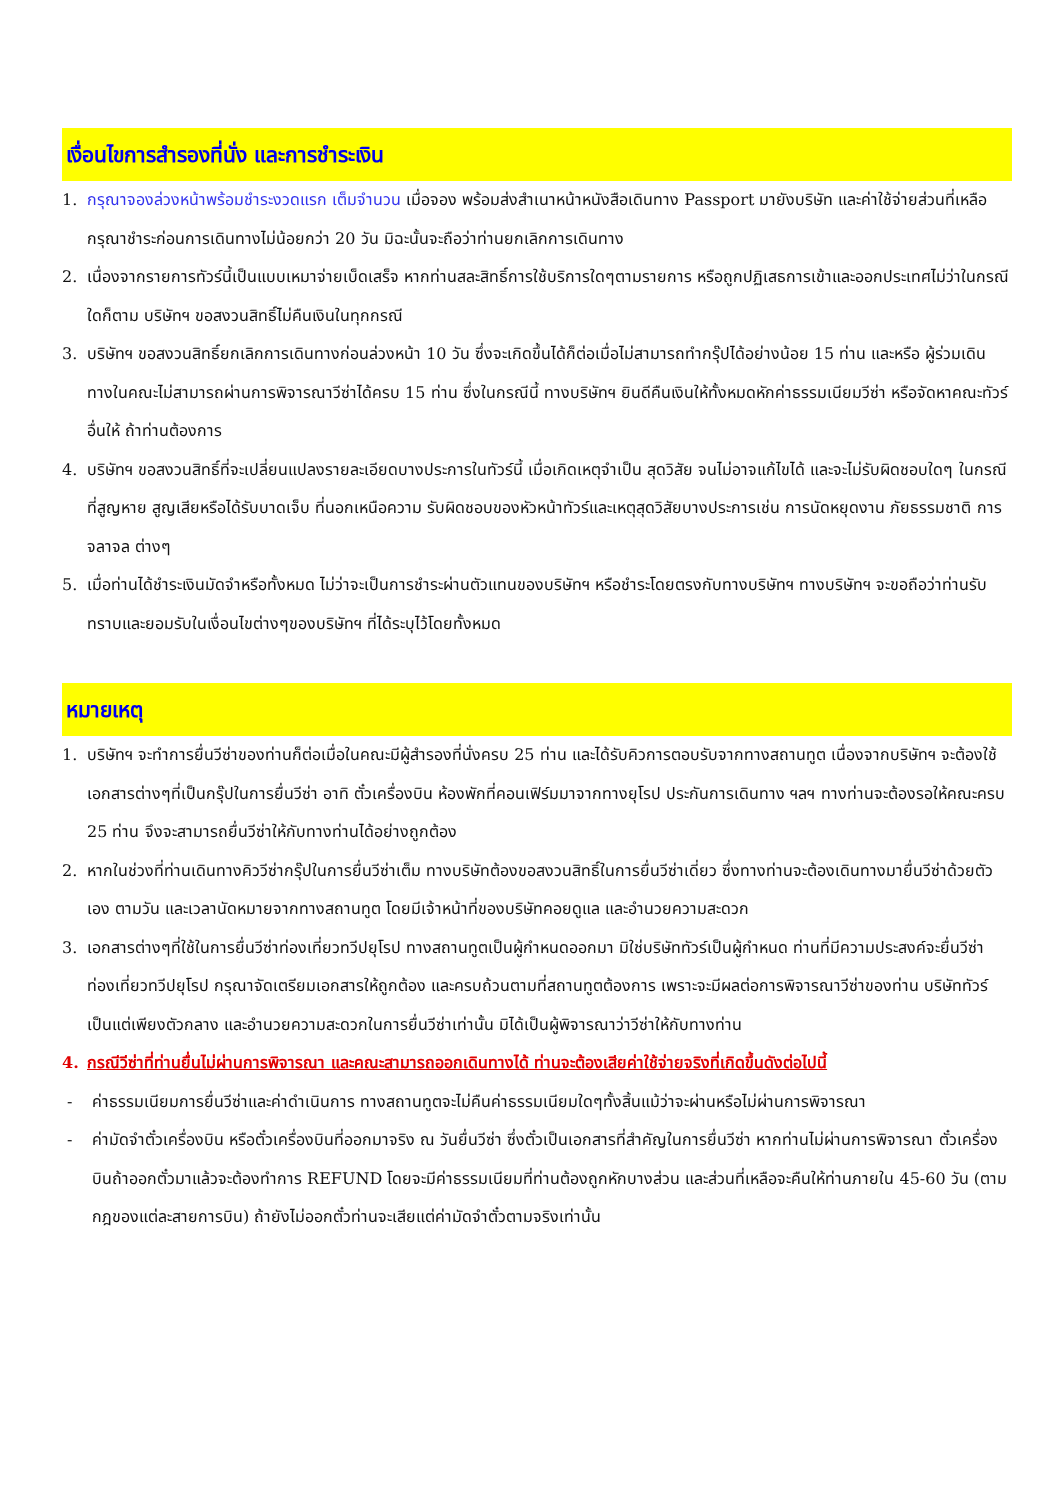เงื่อนไขการสำรองที่นั่ง และการชำระเงิน
1. กรุณาจองล่วงหน้าพร้อมชำระงวดแรก เต็มจำนวน เมื่อจอง พร้อมส่งสำเนาหน้าหนังสือเดินทาง Passport มายังบริษัท และค่าใช้จ่ายส่วนที่เหลือกรุณาชำระก่อนการเดินทางไม่น้อยกว่า 20 วัน มิฉะนั้นจะถือว่าท่านยกเลิกการเดินทาง
2. เนื่องจากรายการทัวร์นี้เป็นแบบเหมาจ่ายเบ็ดเสร็จ หากท่านสละสิทธิ์การใช้บริการใดๆตามรายการ หรือถูกปฏิเสธการเข้าและออกประเทศไม่ว่าในกรณีใดก็ตาม บริษัทฯ ขอสงวนสิทธิ์ไม่คืนเงินในทุกกรณี
3. บริษัทฯ ขอสงวนสิทธิ์ยกเลิกการเดินทางก่อนล่วงหน้า 10 วัน ซึ่งจะเกิดขึ้นได้ก็ต่อเมื่อไม่สามารถทำกรุ๊ปได้อย่างน้อย 15 ท่าน และหรือ ผู้ร่วมเดินทางในคณะไม่สามารถผ่านการพิจารณาวีซ่าได้ครบ 15 ท่าน ซึ่งในกรณีนี้ ทางบริษัทฯ ยินดีคืนเงินให้ทั้งหมดหักค่าธรรมเนียมวีซ่า หรือจัดหาคณะทัวร์อื่นให้ ถ้าท่านต้องการ
4. บริษัทฯ ขอสงวนสิทธิ์ที่จะเปลี่ยนแปลงรายละเอียดบางประการในทัวร์นี้ เมื่อเกิดเหตุจำเป็น สุดวิสัย จนไม่อาจแก้ไขได้ และจะไม่รับผิดชอบใดๆ ในกรณีที่สูญหาย สูญเสียหรือได้รับบาดเจ็บ ที่นอกเหนือความ รับผิดชอบของหัวหน้าทัวร์และเหตุสุดวิสัยบางประการเช่น การนัดหยุดงาน ภัยธรรมชาติ การจลาจล ต่างๆ
5. เมื่อท่านได้ชำระเงินมัดจำหรือทั้งหมด ไม่ว่าจะเป็นการชำระผ่านตัวแทนของบริษัทฯ หรือชำระโดยตรงกับทางบริษัทฯ ทางบริษัทฯ จะขอถือว่าท่านรับทราบและยอมรับในเงื่อนไขต่างๆของบริษัทฯ ที่ได้ระบุไว้โดยทั้งหมด
หมายเหตุ
1. บริษัทฯ จะทำการยื่นวีซ่าของท่านก็ต่อเมื่อในคณะมีผู้สำรองที่นั่งครบ 25 ท่าน และได้รับคิวการตอบรับจากทางสถานทูต เนื่องจากบริษัทฯ จะต้องใช้เอกสารต่างๆที่เป็นกรุ๊ปในการยื่นวีซ่า อาทิ ตั๋วเครื่องบิน ห้องพักที่คอนเฟิร์มมาจากทางยุโรป ประกันการเดินทาง ฯลฯ ทางท่านจะต้องรอให้คณะครบ 25 ท่าน จึงจะสามารถยื่นวีซ่าให้กับทางท่านได้อย่างถูกต้อง
2. หากในช่วงที่ท่านเดินทางคิววีซ่ากรุ๊ปในการยื่นวีซ่าเต็ม ทางบริษัทต้องขอสงวนสิทธิ์ในการยื่นวีซ่าเดี่ยว ซึ่งทางท่านจะต้องเดินทางมายื่นวีซ่าด้วยตัวเอง ตามวัน และเวลานัดหมายจากทางสถานทูต โดยมีเจ้าหน้าที่ของบริษัทคอยดูแล และอำนวยความสะดวก
3. เอกสารต่างๆที่ใช้ในการยื่นวีซ่าท่องเที่ยวทวีปยุโรป ทางสถานทูตเป็นผู้กำหนดออกมา มิใช่บริษัททัวร์เป็นผู้กำหนด ท่านที่มีความประสงค์จะยื่นวีซ่าท่องเที่ยวทวีปยุโรป กรุณาจัดเตรียมเอกสารให้ถูกต้อง และครบถ้วนตามที่สถานทูตต้องการ เพราะจะมีผลต่อการพิจารณาวีซ่าของท่าน บริษัททัวร์เป็นแต่เพียงตัวกลาง และอำนวยความสะดวกในการยื่นวีซ่าเท่านั้น มิได้เป็นผู้พิจารณาว่าวีซ่าให้กับทางท่าน
4. กรณีวีซ่าที่ท่านยื่นไม่ผ่านการพิจารณา และคณะสามารถออกเดินทางได้ ท่านจะต้องเสียค่าใช้จ่ายจริงที่เกิดขึ้นดังต่อไปนี้
- ค่าธรรมเนียมการยื่นวีซ่าและค่าดำเนินการ ทางสถานทูตจะไม่คืนค่าธรรมเนียมใดๆทั้งสิ้นแม้ว่าจะผ่านหรือไม่ผ่านการพิจารณา
- ค่ามัดจำตั๋วเครื่องบิน หรือตั๋วเครื่องบินที่ออกมาจริง ณ วันยื่นวีซ่า ซึ่งตั๋วเป็นเอกสารที่สำคัญในการยื่นวีซ่า หากท่านไม่ผ่านการพิจารณา ตั๋วเครื่องบินถ้าออกตั๋วมาแล้วจะต้องทำการ REFUND โดยจะมีค่าธรรมเนียมที่ท่านต้องถูกหักบางส่วน และส่วนที่เหลือจะคืนให้ท่านภายใน 45-60 วัน (ตามกฎของแต่ละสายการบิน) ถ้ายังไม่ออกตั๋วท่านจะเสียแต่ค่ามัดจำตั๋วตามจริงเท่านั้น